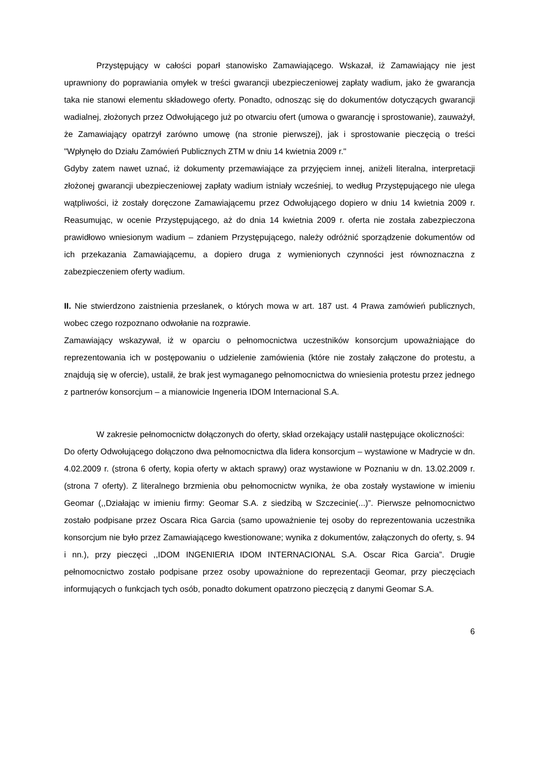Przystępujący w całości poparł stanowisko Zamawiającego. Wskazał, iż Zamawiający nie jest uprawniony do poprawiania omyłek w treści gwarancji ubezpieczeniowej zapłaty wadium, jako że gwarancja taka nie stanowi elementu składowego oferty. Ponadto, odnosząc się do dokumentów dotyczących gwarancji wadialnej, złożonych przez Odwołującego już po otwarciu ofert (umowa o gwarancję i sprostowanie), zauważył, że Zamawiający opatrzył zarówno umowę (na stronie pierwszej), jak i sprostowanie pieczęcią o treści "Wpłynęło do Działu Zamówień Publicznych ZTM w dniu 14 kwietnia 2009 r."
Gdyby zatem nawet uznać, iż dokumenty przemawiające za przyjęciem innej, aniżeli literalna, interpretacji złożonej gwarancji ubezpieczeniowej zapłaty wadium istniały wcześniej, to według Przystępującego nie ulega wątpliwości, iż zostały doręczone Zamawiającemu przez Odwołującego dopiero w dniu 14 kwietnia 2009 r. Reasumując, w ocenie Przystępującego, aż do dnia 14 kwietnia 2009 r. oferta nie została zabezpieczona prawidłowo wniesionym wadium – zdaniem Przystępującego, należy odróżnić sporządzenie dokumentów od ich przekazania Zamawiającemu, a dopiero druga z wymienionych czynności jest równoznaczna z zabezpieczeniem oferty wadium.
II. Nie stwierdzono zaistnienia przesłanek, o których mowa w art. 187 ust. 4 Prawa zamówień publicznych, wobec czego rozpoznano odwołanie na rozprawie.
Zamawiający wskazywał, iż w oparciu o pełnomocnictwa uczestników konsorcjum upoważniające do reprezentowania ich w postępowaniu o udzielenie zamówienia (które nie zostały załączone do protestu, a znajdują się w ofercie), ustalił, że brak jest wymaganego pełnomocnictwa do wniesienia protestu przez jednego z partnerów konsorcjum – a mianowicie Ingeneria IDOM Internacional S.A.
W zakresie pełnomocnictw dołączonych do oferty, skład orzekający ustalił następujące okoliczności:
Do oferty Odwołującego dołączono dwa pełnomocnictwa dla lidera konsorcjum – wystawione w Madrycie w dn. 4.02.2009 r. (strona 6 oferty, kopia oferty w aktach sprawy) oraz wystawione w Poznaniu w dn. 13.02.2009 r. (strona 7 oferty). Z literalnego brzmienia obu pełnomocnictw wynika, że oba zostały wystawione w imieniu Geomar (,,Działając w imieniu firmy: Geomar S.A. z siedzibą w Szczecinie(...)”. Pierwsze pełnomocnictwo zostało podpisane przez Oscara Rica Garcia (samo upoważnienie tej osoby do reprezentowania uczestnika konsorcjum nie było przez Zamawiającego kwestionowane; wynika z dokumentów, załączonych do oferty, s. 94 i nn.), przy pieczęci ,,IDOM INGENIERIA IDOM INTERNACIONAL S.A. Oscar Rica Garcia”. Drugie pełnomocnictwo zostało podpisane przez osoby upoważnione do reprezentacji Geomar, przy pieczęciach informujących o funkcjach tych osób, ponadto dokument opatrzono pieczęcią z danymi Geomar S.A.
6